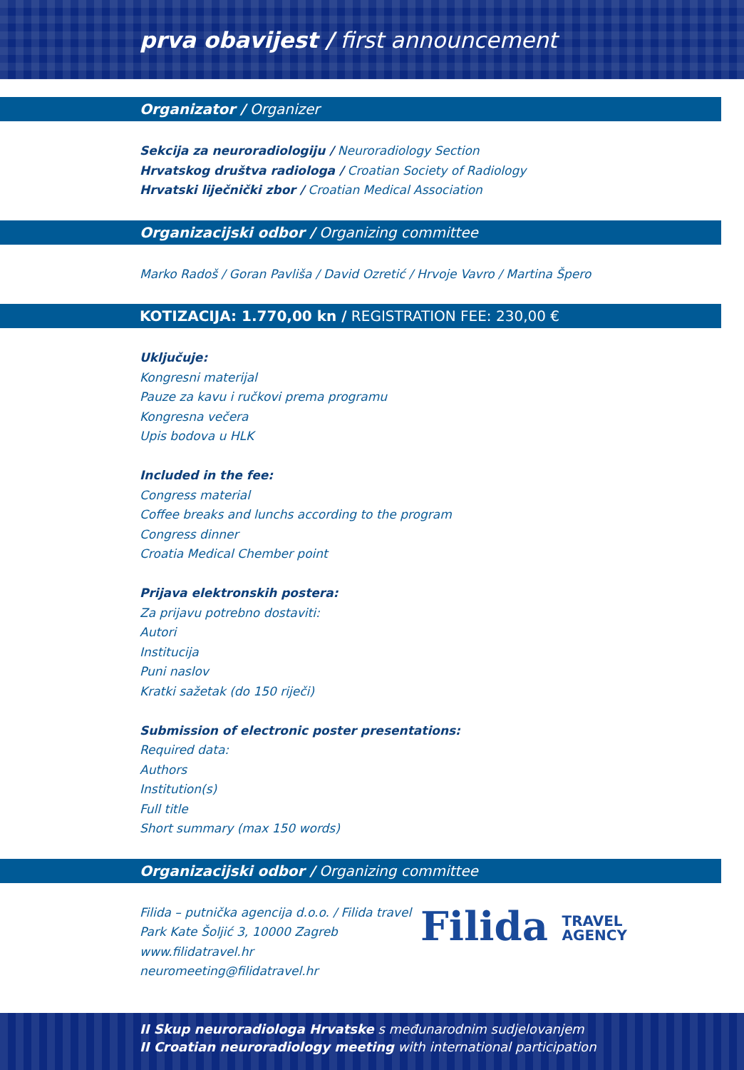prva obavijest / first announcement
Organizator / Organizer
Sekcija za neuroradiologiju / Neuroradiology Section
Hrvatskog društva radiologa / Croatian Society of Radiology
Hrvatski liječnički zbor / Croatian Medical Association
Organizacijski odbor / Organizing committee
Marko Radoš / Goran Pavliša / David Ozretić / Hrvoje Vavro / Martina Špero
KOTIZACIJA: 1.770,00 kn / REGISTRATION FEE: 230,00 €
Uključuje:
Kongresni materijal
Pauze za kavu i ručkovi prema programu
Kongresna večera
Upis bodova u HLK
Included in the fee:
Congress material
Coffee breaks and lunchs according to the program
Congress dinner
Croatia Medical Chember point
Prijava elektronskih postera:
Za prijavu potrebno dostaviti:
Autori
Institucija
Puni naslov
Kratki sažetak (do 150 riječi)
Submission of electronic poster presentations:
Required data:
Authors
Institution(s)
Full title
Short summary (max 150 words)
Organizacijski odbor / Organizing committee
Filida – putnička agencija d.o.o. / Filida travel
Park Kate Šoljić 3, 10000 Zagreb
www.filidatravel.hr
neuromeeting@filidatravel.hr
Filida TRAVEL
AGENCY
II Skup neuroradiologa Hrvatske s međunarodnim sudjelovanjem
II Croatian neuroradiology meeting with international participation